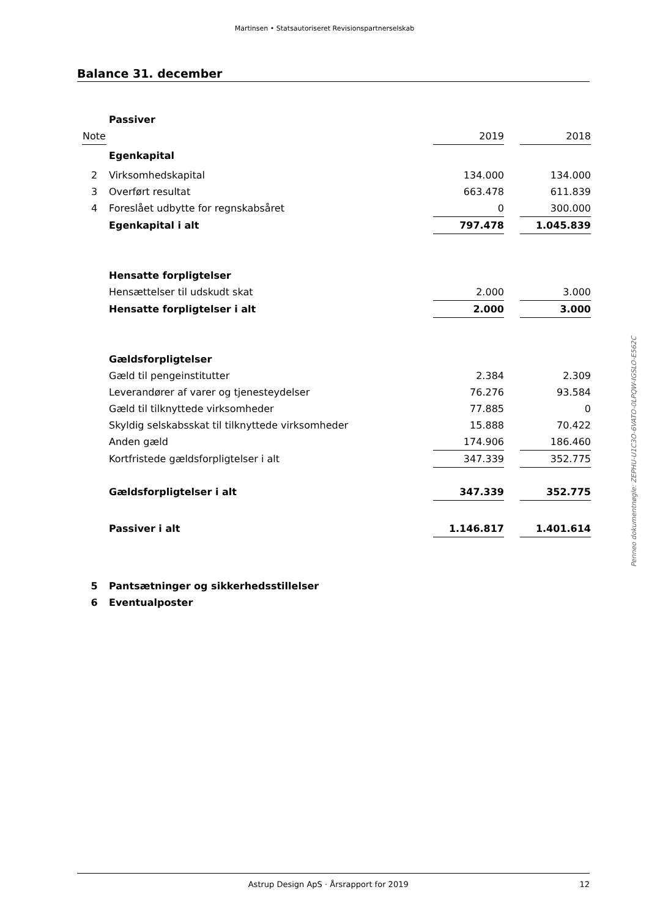Martinsen • Statsautoriseret Revisionspartnerselskab
Balance 31. december
| | Passiver | | | |
| Note | | 2019 | | 2018 |
| | Egenkapital | | | |
| 2 | Virksomhedskapital | 134.000 | | 134.000 |
| 3 | Overført resultat | 663.478 | | 611.839 |
| 4 | Foreslået udbytte for regnskabsåret | 0 | | 300.000 |
| | Egenkapital i alt | 797.478 | | 1.045.839 |
| | Hensatte forpligtelser | | | |
| | Hensættelser til udskudt skat | 2.000 | | 3.000 |
| | Hensatte forpligtelser i alt | 2.000 | | 3.000 |
| | Gældsforpligtelser | | | |
| | Gæld til pengeinstitutter | 2.384 | | 2.309 |
| | Leverandører af varer og tjenesteydelser | 76.276 | | 93.584 |
| | Gæld til tilknyttede virksomheder | 77.885 | | 0 |
| | Skyldig selskabsskat til tilknyttede virksomheder | 15.888 | | 70.422 |
| | Anden gæld | 174.906 | | 186.460 |
| | Kortfristede gældsforpligtelser i alt | 347.339 | | 352.775 |
| | Gældsforpligtelser i alt | 347.339 | | 352.775 |
| | Passiver i alt | 1.146.817 | | 1.401.614 |
| 5 | Pantsætninger og sikkerhedsstillelser | | | |
| 6 | Eventualposter | | | |
Penneo dokumentnøgle: ZEPHU-U1C3O-6VATO-0LPQW-IGSLO-E562C
Astrup Design ApS · Årsrapport for 2019 12